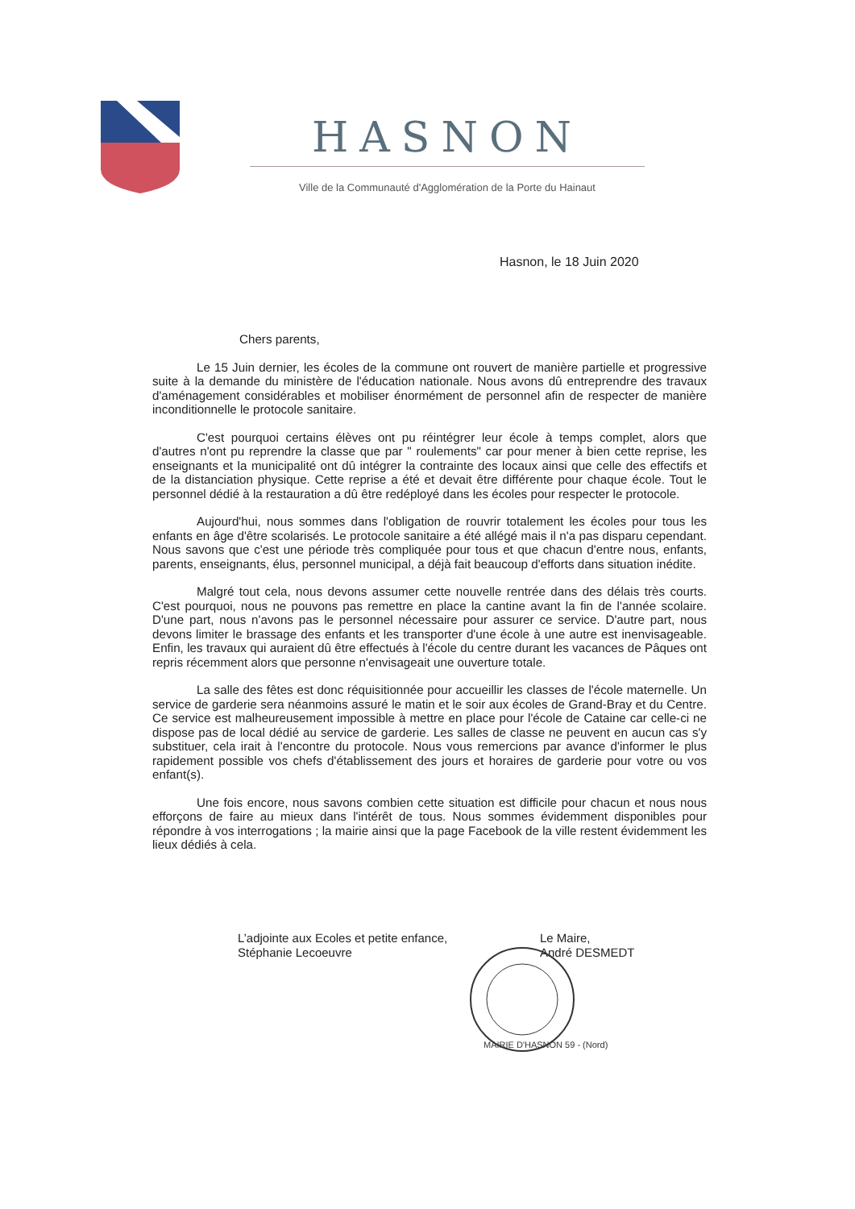HASNON
Ville de la Communauté d'Agglomération de la Porte du Hainaut
Hasnon, le 18 Juin 2020
Chers parents,
Le 15 Juin dernier, les écoles de la commune ont rouvert de manière partielle et progressive suite à la demande du ministère de l'éducation nationale. Nous avons dû entreprendre des travaux d'aménagement considérables et mobiliser énormément de personnel afin de respecter de manière inconditionnelle le protocole sanitaire.
C'est pourquoi certains élèves ont pu réintégrer leur école à temps complet, alors que d'autres n'ont pu reprendre la classe que par " roulements" car pour mener à bien cette reprise, les enseignants et la municipalité ont dû intégrer la contrainte des locaux ainsi que celle des effectifs et de la distanciation physique. Cette reprise a été et devait être différente pour chaque école. Tout le personnel dédié à la restauration a dû être redéployé dans les écoles pour respecter le protocole.
Aujourd'hui, nous sommes dans l'obligation de rouvrir totalement les écoles pour tous les enfants en âge d'être scolarisés. Le protocole sanitaire a été allégé mais il n'a pas disparu cependant. Nous savons que c'est une période très compliquée pour tous et que chacun d'entre nous, enfants, parents, enseignants, élus, personnel municipal, a déjà fait beaucoup d'efforts dans situation inédite.
Malgré tout cela, nous devons assumer cette nouvelle rentrée dans des délais très courts. C'est pourquoi, nous ne pouvons pas remettre en place la cantine avant la fin de l'année scolaire. D'une part, nous n'avons pas le personnel nécessaire pour assurer ce service. D'autre part, nous devons limiter le brassage des enfants et les transporter d'une école à une autre est inenvisageable. Enfin, les travaux qui auraient dû être effectués à l'école du centre durant les vacances de Pâques ont repris récemment alors que personne n'envisageait une ouverture totale.
La salle des fêtes est donc réquisitionnée pour accueillir les classes de l'école maternelle. Un service de garderie sera néanmoins assuré le matin et le soir aux écoles de Grand-Bray et du Centre. Ce service est malheureusement impossible à mettre en place pour l'école de Cataine car celle-ci ne dispose pas de local dédié au service de garderie. Les salles de classe ne peuvent en aucun cas s'y substituer, cela irait à l'encontre du protocole. Nous vous remercions par avance d'informer le plus rapidement possible vos chefs d'établissement des jours et horaires de garderie pour votre ou vos enfant(s).
Une fois encore, nous savons combien cette situation est difficile pour chacun et nous nous efforçons de faire au mieux dans l'intérêt de tous. Nous sommes évidemment disponibles pour répondre à vos interrogations ; la mairie ainsi que la page Facebook de la ville restent évidemment les lieux dédiés à cela.
L’adjointe aux Ecoles et petite enfance,
Stéphanie Lecoeuvre
Le Maire,
André DESMEDT
MAIRIE D'HASNON 59 - (Nord)